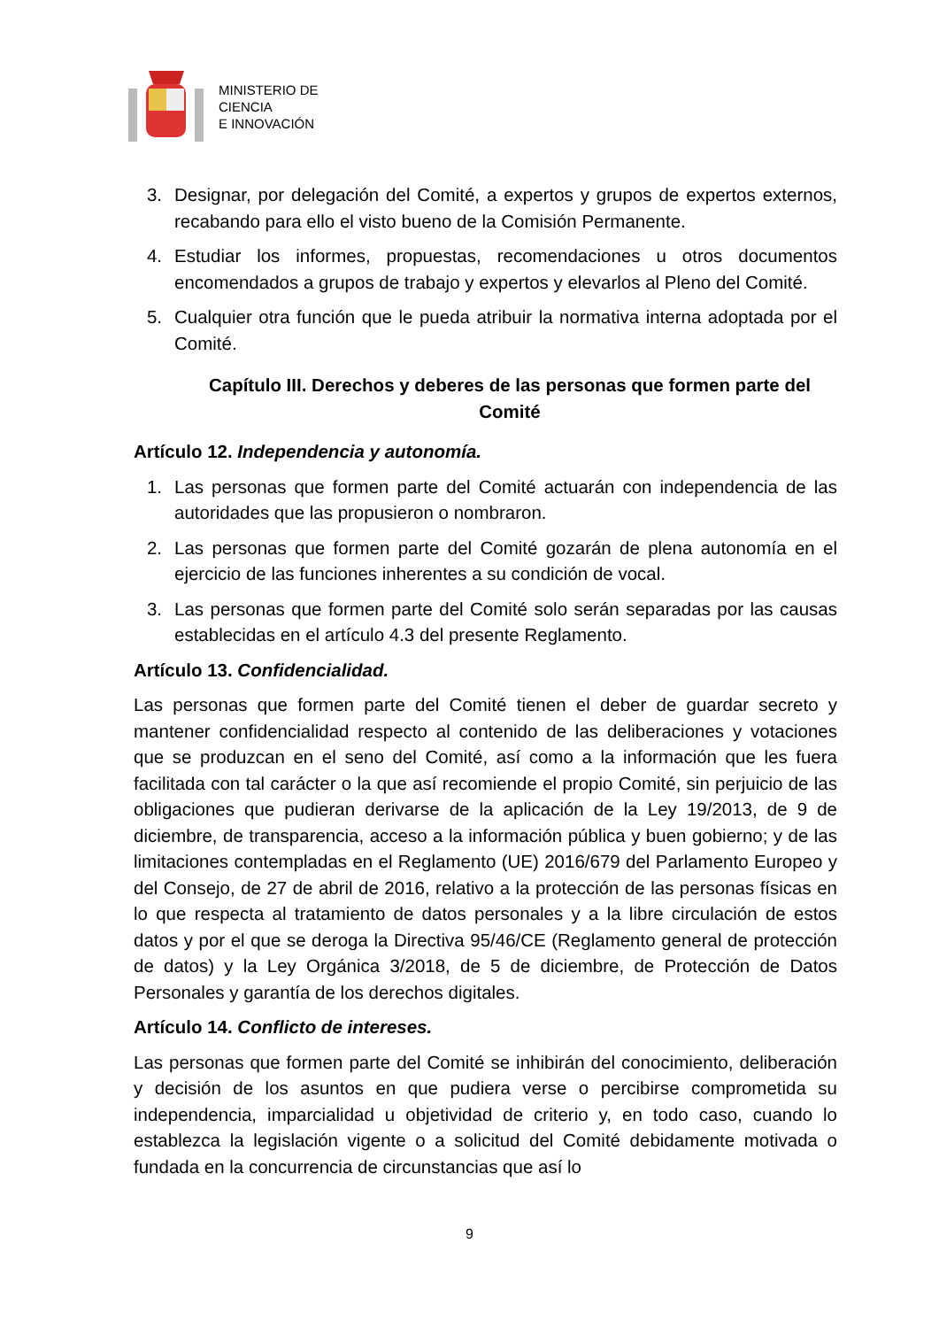MINISTERIO DE
CIENCIA
E INNOVACIÓN
3. Designar, por delegación del Comité, a expertos y grupos de expertos externos, recabando para ello el visto bueno de la Comisión Permanente.
4. Estudiar los informes, propuestas, recomendaciones u otros documentos encomendados a grupos de trabajo y expertos y elevarlos al Pleno del Comité.
5. Cualquier otra función que le pueda atribuir la normativa interna adoptada por el Comité.
Capítulo III. Derechos y deberes de las personas que formen parte del Comité
Artículo 12. Independencia y autonomía.
1. Las personas que formen parte del Comité actuarán con independencia de las autoridades que las propusieron o nombraron.
2. Las personas que formen parte del Comité gozarán de plena autonomía en el ejercicio de las funciones inherentes a su condición de vocal.
3. Las personas que formen parte del Comité solo serán separadas por las causas establecidas en el artículo 4.3 del presente Reglamento.
Artículo 13. Confidencialidad.
Las personas que formen parte del Comité tienen el deber de guardar secreto y mantener confidencialidad respecto al contenido de las deliberaciones y votaciones que se produzcan en el seno del Comité, así como a la información que les fuera facilitada con tal carácter o la que así recomiende el propio Comité, sin perjuicio de las obligaciones que pudieran derivarse de la aplicación de la Ley 19/2013, de 9 de diciembre, de transparencia, acceso a la información pública y buen gobierno; y de las limitaciones contempladas en el Reglamento (UE) 2016/679 del Parlamento Europeo y del Consejo, de 27 de abril de 2016, relativo a la protección de las personas físicas en lo que respecta al tratamiento de datos personales y a la libre circulación de estos datos y por el que se deroga la Directiva 95/46/CE (Reglamento general de protección de datos) y la Ley Orgánica 3/2018, de 5 de diciembre, de Protección de Datos Personales y garantía de los derechos digitales.
Artículo 14. Conflicto de intereses.
Las personas que formen parte del Comité se inhibirán del conocimiento, deliberación y decisión de los asuntos en que pudiera verse o percibirse comprometida su independencia, imparcialidad u objetividad de criterio y, en todo caso, cuando lo establezca la legislación vigente o a solicitud del Comité debidamente motivada o fundada en la concurrencia de circunstancias que así lo
9